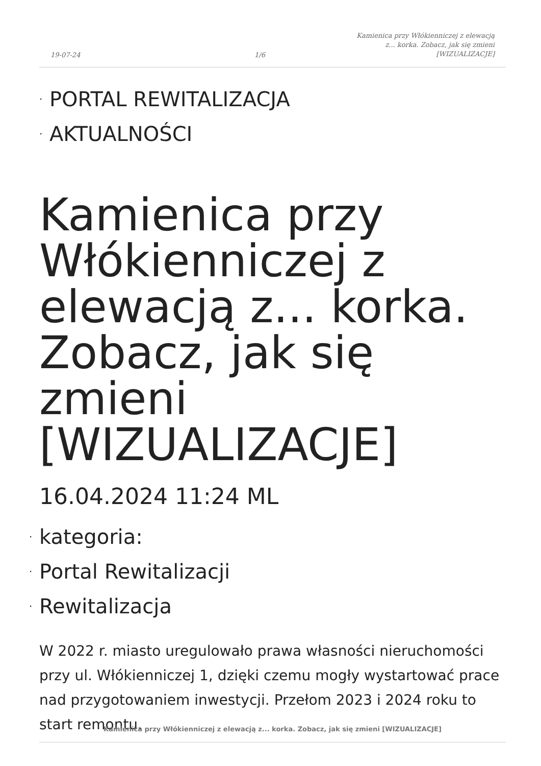19-07-24
1/6
Kamienica przy Włókienniczej z elewacją z... korka. Zobacz, jak się zmieni [WIZUALIZACJE]
· PORTAL REWITALIZACJA
· AKTUALNOŚCI
Kamienica przy Włókienniczej z elewacją z... korka. Zobacz, jak się zmieni [WIZUALIZACJE]
16.04.2024 11:24 ML
· kategoria:
· Portal Rewitalizacji
· Rewitalizacja
W 2022 r. miasto uregulowało prawa własności nieruchomości przy ul. Włókienniczej 1, dzięki czemu mogły wystartować prace nad przygotowaniem inwestycji. Przełom 2023 i 2024 roku to start remontu.
Kamienica przy Włókienniczej z elewacją z... korka. Zobacz, jak się zmieni [WIZUALIZACJE]